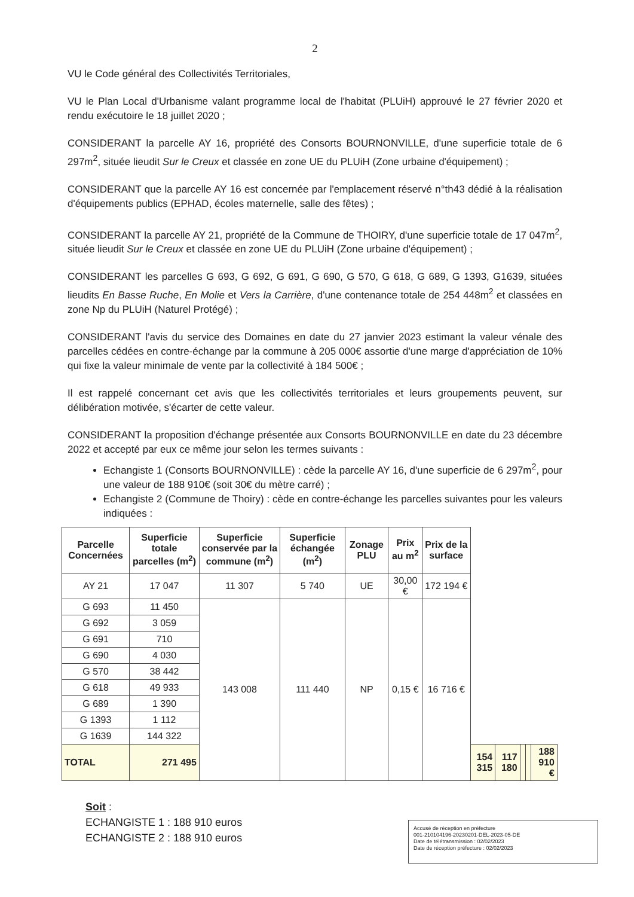2
VU le Code général des Collectivités Territoriales,
VU le Plan Local d'Urbanisme valant programme local de l'habitat (PLUiH) approuvé le 27 février 2020 et rendu exécutoire le 18 juillet 2020 ;
CONSIDERANT la parcelle AY 16, propriété des Consorts BOURNONVILLE, d'une superficie totale de 6 297m<sup>2</sup>, située lieudit Sur le Creux et classée en zone UE du PLUiH (Zone urbaine d'équipement) ;
CONSIDERANT que la parcelle AY 16 est concernée par l'emplacement réservé n°th43 dédié à la réalisation d'équipements publics (EPHAD, écoles maternelle, salle des fêtes) ;
CONSIDERANT la parcelle AY 21, propriété de la Commune de THOIRY, d'une superficie totale de 17 047m<sup>2</sup>, située lieudit Sur le Creux et classée en zone UE du PLUiH (Zone urbaine d'équipement) ;
CONSIDERANT les parcelles G 693, G 692, G 691, G 690, G 570, G 618, G 689, G 1393, G1639, situées lieudits En Basse Ruche, En Molie et Vers la Carrière, d'une contenance totale de 254 448m<sup>2</sup> et classées en zone Np du PLUiH (Naturel Protégé) ;
CONSIDERANT l'avis du service des Domaines en date du 27 janvier 2023 estimant la valeur vénale des parcelles cédées en contre-échange par la commune à 205 000€ assortie d'une marge d'appréciation de 10% qui fixe la valeur minimale de vente par la collectivité à 184 500€ ;
Il est rappelé concernant cet avis que les collectivités territoriales et leurs groupements peuvent, sur délibération motivée, s'écarter de cette valeur.
CONSIDERANT la proposition d'échange présentée aux Consorts BOURNONVILLE en date du 23 décembre 2022 et accepté par eux ce même jour selon les termes suivants :
Echangiste 1 (Consorts BOURNONVILLE) : cède la parcelle AY 16, d'une superficie de 6 297m<sup>2</sup>, pour une valeur de 188 910€ (soit 30€ du mètre carré) ;
Echangiste 2 (Commune de Thoiry) : cède en contre-échange les parcelles suivantes pour les valeurs indiquées :
| Parcelle Concernées | Superficie totale parcelles (m<sup>2</sup>) | Superficie conservée par la commune (m<sup>2</sup>) | Superficie échangée (m<sup>2</sup>) | Zonage PLU | Prix au m<sup>2</sup> | Prix de la surface | | | | | |
| --- | --- | --- | --- | --- | --- | --- | --- | --- | --- | --- | --- |
| AY 21 | 17 047 | 11 307 | 5 740 | UE | 30,00 € | 172 194 € | | | | | |
| G 693 | 11 450 | 143 008 | 111 440 | NP | 0,15 € | 16 716 € | | | | | |
| G 692 | 3 059 | | | | | | | | | | |
| G 691 | 710 | | | | | | | | | | |
| G 690 | 4 030 | | | | | | | | | | |
| G 570 | 38 442 | | | | | | | | | | |
| G 618 | 49 933 | | | | | | | | | | |
| G 689 | 1 390 | | | | | | | | | | |
| G 1393 | 1 112 | | | | | | | | | | |
| G 1639 | 144 322 | | | | | | | | | | |
| TOTAL | 271 495 | | | | | | 154 315 | 117 180 | | | 188 910 € |
Soit :
ECHANGISTE 1 : 188 910 euros
ECHANGISTE 2 : 188 910 euros
Accusé de réception en préfecture
001-210104196-20230201-DEL-2023-05-DE
Date de télétransmission : 02/02/2023
Date de réception préfecture : 02/02/2023